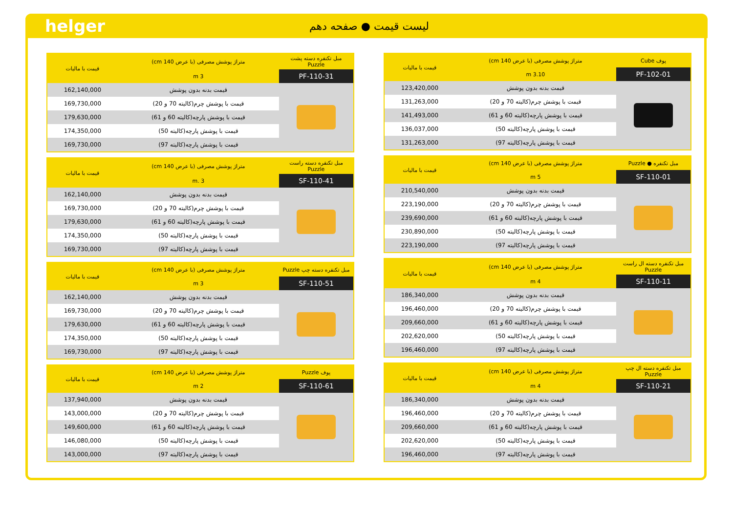helger
لیست قیمت ● صفحه دهم
| پوف Cube | متراژ پوشش مصرفی (با عرض 140 cm) | قیمت با مالیات |
| --- | --- | --- |
| PF-102-01 | 3.10 m | |
| | قیمت بدنه بدون پوشش | 123,420,000 |
| | قیمت با پوشش چرم(کالیته 70 و 20) | 131,263,000 |
| | قیمت با پوشش پارچه(کالیته 60 و 61) | 141,493,000 |
| | قیمت با پوشش پارچه(کالیته 50) | 136,037,000 |
| | قیمت با پوشش پارچه(کالیته 97) | 131,263,000 |
| مبل تکنفره ● Puzzle | متراژ پوشش مصرفی (با عرض 140 cm) | قیمت با مالیات |
| --- | --- | --- |
| SF-110-01 | 5 m | |
| | قیمت بدنه بدون پوشش | 210,540,000 |
| | قیمت با پوشش چرم(کالیته 70 و 20) | 223,190,000 |
| | قیمت با پوشش پارچه(کالیته 60 و 61) | 239,690,000 |
| | قیمت با پوشش پارچه(کالیته 50) | 230,890,000 |
| | قیمت با پوشش پارچه(کالیته 97) | 223,190,000 |
| مبل تکنفره دسته ال راست Puzzle | متراژ پوشش مصرفی (با عرض 140 cm) | قیمت با مالیات |
| --- | --- | --- |
| SF-110-11 | 4 m | |
| | قیمت بدنه بدون پوشش | 186,340,000 |
| | قیمت با پوشش چرم(کالیته 70 و 20) | 196,460,000 |
| | قیمت با پوشش پارچه(کالیته 60 و 61) | 209,660,000 |
| | قیمت با پوشش پارچه(کالیته 50) | 202,620,000 |
| | قیمت با پوشش پارچه(کالیته 97) | 196,460,000 |
| مبل تکنفره دسته ال چپ Puzzle | متراژ پوشش مصرفی (با عرض 140 cm) | قیمت با مالیات |
| --- | --- | --- |
| SF-110-21 | 4 m | |
| | قیمت بدنه بدون پوشش | 186,340,000 |
| | قیمت با پوشش چرم(کالیته 70 و 20) | 196,460,000 |
| | قیمت با پوشش پارچه(کالیته 60 و 61) | 209,660,000 |
| | قیمت با پوشش پارچه(کالیته 50) | 202,620,000 |
| | قیمت با پوشش پارچه(کالیته 97) | 196,460,000 |
| مبل تکنفره دسته پشت Puzzle | متراژ پوشش مصرفی (با عرض 140 cm) | قیمت با مالیات |
| --- | --- | --- |
| PF-110-31 | 3 m | |
| | قیمت بدنه بدون پوشش | 162,140,000 |
| | قیمت با پوشش چرم(کالیته 70 و 20) | 169,730,000 |
| | قیمت با پوشش پارچه(کالیته 60 و 61) | 179,630,000 |
| | قیمت با پوشش پارچه(کالیته 50) | 174,350,000 |
| | قیمت با پوشش پارچه(کالیته 97) | 169,730,000 |
| مبل تکنفره دسته راست Puzzle | متراژ پوشش مصرفی (با عرض 140 cm) | قیمت با مالیات |
| --- | --- | --- |
| SF-110-41 | 3 .m | |
| | قیمت بدنه بدون پوشش | 162,140,000 |
| | قیمت با پوشش چرم(کالیته 70 و 20) | 169,730,000 |
| | قیمت با پوشش پارچه(کالیته 60 و 61) | 179,630,000 |
| | قیمت با پوشش پارچه(کالیته 50) | 174,350,000 |
| | قیمت با پوشش پارچه(کالیته 97) | 169,730,000 |
| مبل تکنفره دسته چپ Puzzle | متراژ پوشش مصرفی (با عرض 140 cm) | قیمت با مالیات |
| --- | --- | --- |
| SF-110-51 | 3 m | |
| | قیمت بدنه بدون پوشش | 162,140,000 |
| | قیمت با پوشش چرم(کالیته 70 و 20) | 169,730,000 |
| | قیمت با پوشش پارچه(کالیته 60 و 61) | 179,630,000 |
| | قیمت با پوشش پارچه(کالیته 50) | 174,350,000 |
| | قیمت با پوشش پارچه(کالیته 97) | 169,730,000 |
| پوف Puzzle | متراژ پوشش مصرفی (با عرض 140 cm) | قیمت با مالیات |
| --- | --- | --- |
| SF-110-61 | 2 m | |
| | قیمت بدنه بدون پوشش | 137,940,000 |
| | قیمت با پوشش چرم(کالیته 70 و 20) | 143,000,000 |
| | قیمت با پوشش پارچه(کالیته 60 و 61) | 149,600,000 |
| | قیمت با پوشش پارچه(کالیته 50) | 146,080,000 |
| | قیمت با پوشش پارچه(کالیته 97) | 143,000,000 |